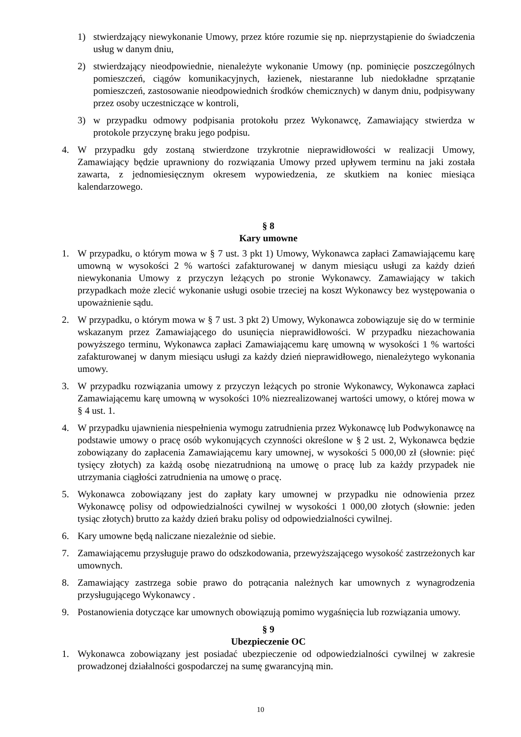1) stwierdzający niewykonanie Umowy, przez które rozumie się np. nieprzystąpienie do świadczenia usług w danym dniu,
2) stwierdzający nieodpowiednie, nienależyte wykonanie Umowy (np. pominięcie poszczególnych pomieszczeń, ciągów komunikacyjnych, łazienek, niestaranne lub niedokładne sprzątanie pomieszczeń, zastosowanie nieodpowiednich środków chemicznych) w danym dniu, podpisywany przez osoby uczestniczące w kontroli,
3) w przypadku odmowy podpisania protokołu przez Wykonawcę, Zamawiający stwierdza w protokole przyczynę braku jego podpisu.
4. W przypadku gdy zostaną stwierdzone trzykrotnie nieprawidłowości w realizacji Umowy, Zamawiający będzie uprawniony do rozwiązania Umowy przed upływem terminu na jaki została zawarta, z jednomiesięcznym okresem wypowiedzenia, ze skutkiem na koniec miesiąca kalendarzowego.
§ 8
Kary umowne
1. W przypadku, o którym mowa w § 7 ust. 3 pkt 1) Umowy, Wykonawca zapłaci Zamawiającemu karę umowną w wysokości 2 % wartości zafakturowanej w danym miesiącu usługi za każdy dzień niewykonania Umowy z przyczyn leżących po stronie Wykonawcy. Zamawiający w takich przypadkach może zlecić wykonanie usługi osobie trzeciej na koszt Wykonawcy bez występowania o upoważnienie sądu.
2. W przypadku, o którym mowa w § 7 ust. 3 pkt 2) Umowy, Wykonawca zobowiązuje się do w terminie wskazanym przez Zamawiającego do usunięcia nieprawidłowości. W przypadku niezachowania powyższego terminu, Wykonawca zapłaci Zamawiającemu karę umowną w wysokości 1 % wartości zafakturowanej w danym miesiącu usługi za każdy dzień nieprawidłowego, nienależytego wykonania umowy.
3. W przypadku rozwiązania umowy z przyczyn leżących po stronie Wykonawcy, Wykonawca zapłaci Zamawiającemu karę umowną w wysokości 10% niezrealizowanej wartości umowy, o której mowa w § 4 ust. 1.
4. W przypadku ujawnienia niespełnienia wymogu zatrudnienia przez Wykonawcę lub Podwykonawcę na podstawie umowy o pracę osób wykonujących czynności określone w § 2 ust. 2, Wykonawca będzie zobowiązany do zapłacenia Zamawiającemu kary umownej, w wysokości 5 000,00 zł (słownie: pięć tysięcy złotych) za każdą osobę niezatrudnioną na umowę o pracę lub za każdy przypadek nie utrzymania ciągłości zatrudnienia na umowę o pracę.
5. Wykonawca zobowiązany jest do zapłaty kary umownej w przypadku nie odnowienia przez Wykonawcę polisy od odpowiedzialności cywilnej w wysokości 1 000,00 złotych (słownie: jeden tysiąc złotych) brutto za każdy dzień braku polisy od odpowiedzialności cywilnej.
6. Kary umowne będą naliczane niezależnie od siebie.
7. Zamawiającemu przysługuje prawo do odszkodowania, przewyższającego wysokość zastrzeżonych kar umownych.
8. Zamawiający zastrzega sobie prawo do potrącania należnych kar umownych z wynagrodzenia przysługującego Wykonawcy .
9. Postanowienia dotyczące kar umownych obowiązują pomimo wygaśnięcia lub rozwiązania umowy.
§ 9
Ubezpieczenie OC
1. Wykonawca zobowiązany jest posiadać ubezpieczenie od odpowiedzialności cywilnej w zakresie prowadzonej działalności gospodarczej na sumę gwarancyjną min.
10